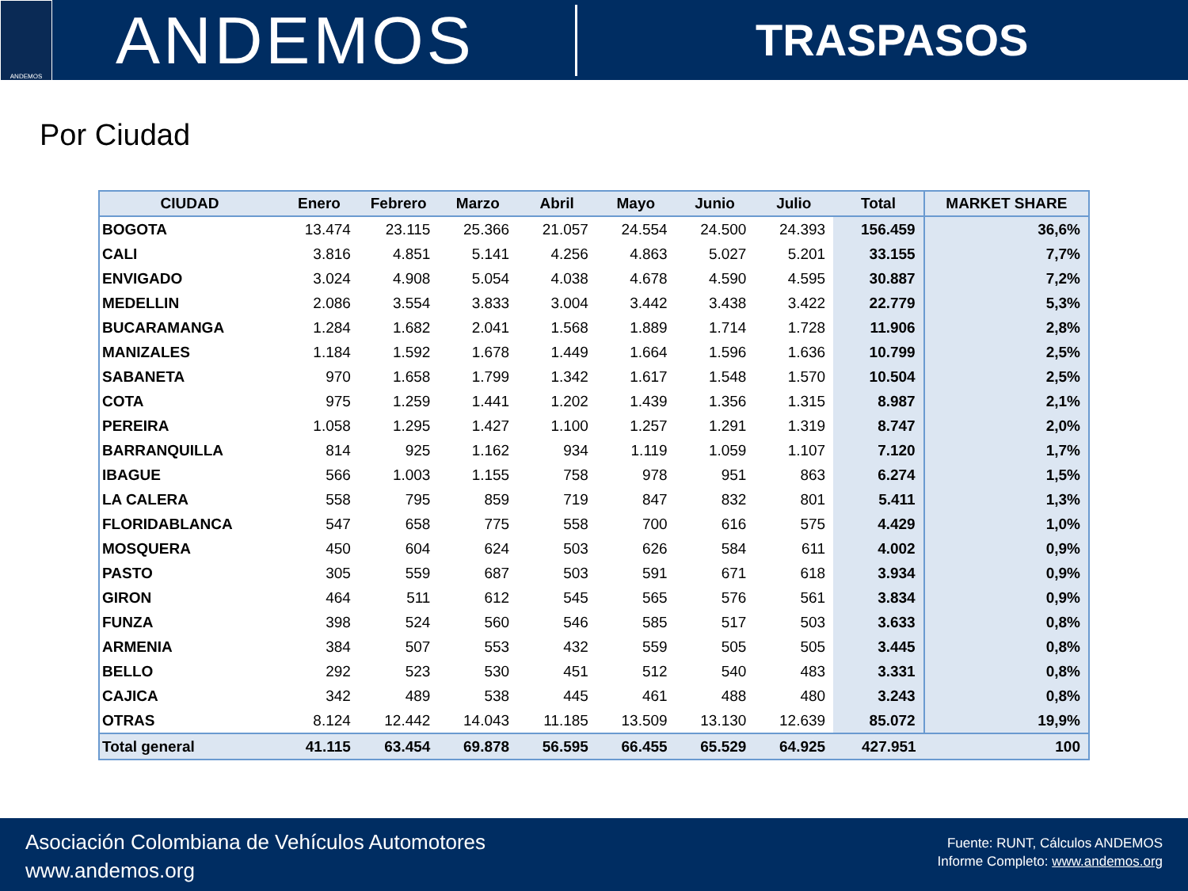ANDEMOS
ANDEMOS
TRASPASOS
Por Ciudad
| CIUDAD | Enero | Febrero | Marzo | Abril | Mayo | Junio | Julio | Total | MARKET SHARE |
| --- | --- | --- | --- | --- | --- | --- | --- | --- | --- |
| BOGOTA | 13.474 | 23.115 | 25.366 | 21.057 | 24.554 | 24.500 | 24.393 | 156.459 | 36,6% |
| CALI | 3.816 | 4.851 | 5.141 | 4.256 | 4.863 | 5.027 | 5.201 | 33.155 | 7,7% |
| ENVIGADO | 3.024 | 4.908 | 5.054 | 4.038 | 4.678 | 4.590 | 4.595 | 30.887 | 7,2% |
| MEDELLIN | 2.086 | 3.554 | 3.833 | 3.004 | 3.442 | 3.438 | 3.422 | 22.779 | 5,3% |
| BUCARAMANGA | 1.284 | 1.682 | 2.041 | 1.568 | 1.889 | 1.714 | 1.728 | 11.906 | 2,8% |
| MANIZALES | 1.184 | 1.592 | 1.678 | 1.449 | 1.664 | 1.596 | 1.636 | 10.799 | 2,5% |
| SABANETA | 970 | 1.658 | 1.799 | 1.342 | 1.617 | 1.548 | 1.570 | 10.504 | 2,5% |
| COTA | 975 | 1.259 | 1.441 | 1.202 | 1.439 | 1.356 | 1.315 | 8.987 | 2,1% |
| PEREIRA | 1.058 | 1.295 | 1.427 | 1.100 | 1.257 | 1.291 | 1.319 | 8.747 | 2,0% |
| BARRANQUILLA | 814 | 925 | 1.162 | 934 | 1.119 | 1.059 | 1.107 | 7.120 | 1,7% |
| IBAGUE | 566 | 1.003 | 1.155 | 758 | 978 | 951 | 863 | 6.274 | 1,5% |
| LA CALERA | 558 | 795 | 859 | 719 | 847 | 832 | 801 | 5.411 | 1,3% |
| FLORIDABLANCA | 547 | 658 | 775 | 558 | 700 | 616 | 575 | 4.429 | 1,0% |
| MOSQUERA | 450 | 604 | 624 | 503 | 626 | 584 | 611 | 4.002 | 0,9% |
| PASTO | 305 | 559 | 687 | 503 | 591 | 671 | 618 | 3.934 | 0,9% |
| GIRON | 464 | 511 | 612 | 545 | 565 | 576 | 561 | 3.834 | 0,9% |
| FUNZA | 398 | 524 | 560 | 546 | 585 | 517 | 503 | 3.633 | 0,8% |
| ARMENIA | 384 | 507 | 553 | 432 | 559 | 505 | 505 | 3.445 | 0,8% |
| BELLO | 292 | 523 | 530 | 451 | 512 | 540 | 483 | 3.331 | 0,8% |
| CAJICA | 342 | 489 | 538 | 445 | 461 | 488 | 480 | 3.243 | 0,8% |
| OTRAS | 8.124 | 12.442 | 14.043 | 11.185 | 13.509 | 13.130 | 12.639 | 85.072 | 19,9% |
| Total general | 41.115 | 63.454 | 69.878 | 56.595 | 66.455 | 65.529 | 64.925 | 427.951 | 100 |
Asociación Colombiana de Vehículos Automotores
www.andemos.org
Fuente: RUNT, Cálculos ANDEMOS
Informe Completo: www.andemos.org